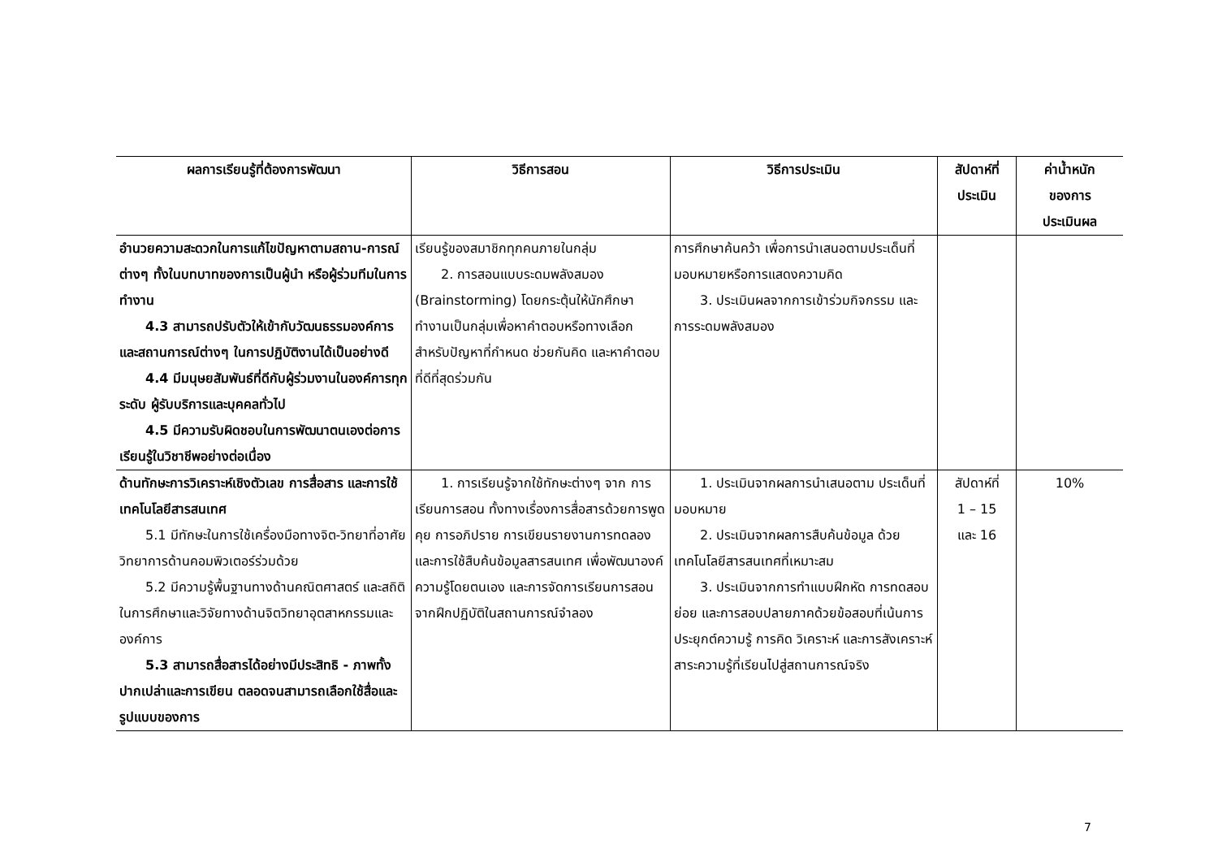| ผลการเรียนรู้ที่ต้องการพัฒนา | วิธีการสอน | วิธีการประเมิน | สัปดาห์ที่ ประเมิน | ค่าน้ำหนัก ของการ ประเมินผล |
| --- | --- | --- | --- | --- |
| อำนวยความสะดวกในการแก้ไขปัญหาตามสถาน-การณ์ต่างๆ ทั้งในบทบาทของการเป็นผู้นำ หรือผู้ร่วมทีมในการทำงาน 4.3 สามารถปรับตัวให้เข้ากับวัฒนธรรม องค์การและสถานการณ์ต่างๆ ในการปฏิบัติงานได้เป็นอย่างดี 4.4 มีมนุษยสัมพันธ์ที่ดีกับผู้ร่วมงานใน องค์การทุกระดับ ผู้รับบริการและบุคคลทั่วไป 4.5 มีความรับผิดชอบในการพัฒนา ตนเองต่อการเรียนรู้ในวิชาชีพอย่างต่อเนื่อง | เรียนรู้ของสมาชิกทุกคนภายในกลุ่ม 2. การสอนแบบระดมพลังสมอง (Brainstorming) โดยกระตุ้นให้นักศึกษาทำงานเป็นกลุ่มเพื่อหาคำตอบหรือทางเลือกสำหรับปัญหาที่กำหนด ช่วยกันคิด และหาคำตอบที่ดีที่สุดร่วมกัน | การศึกษาค้นคว้า เพื่อการนำเสนอตามประเด็นที่มอบหมายหรือการแสดงความคิด 3. ประเมินผลจากการเข้าร่วมกิจกรรม และการระดมพลังสมอง | | |
| ด้านทักษะการวิเคราะห์เชิงตัวเลข การสื่อสาร และการใช้เทคโนโลยีสารสนเทศ 5.1 มีทักษะในการใช้เครื่องมือทางจิต- วิทยาที่อาศัยวิทยาการด้านคอมพิวเตอร์ร่วมด้วย 5.2 มีความรู้พื้นฐานทางด้านคณิตศาสตร์ และสถิติในการศึกษาและวิจัยทางด้านจิตวิทยาอุตสาหกรรมและองค์การ 5.3 สามารถสื่อสารได้อย่างมีประสิทธิ - ภาพทั้งปากเปล่าและการเขียน ตลอดจนสามารถเลือกใช้สื่อและรูปแบบของการ | 1. การเรียนรู้จากใช้ทักษะต่างๆ จาก การเรียนการสอน ทั้งทางเรื่องการสื่อสารด้วยการพูดคุย การอภิปราย การเขียนรายงานการทดลอง และการใช้สืบค้นข้อมูลสารสนเทศ เพื่อพัฒนาองค์ความรู้โดยตนเอง และการจัดการเรียนการสอนจากฝึกปฏิบัติในสถานการณ์จำลอง | 1. ประเมินจากผลการนำเสนอตาม ประเด็นที่มอบหมาย 2. ประเมินจากผลการสืบค้นข้อมูล ด้วยเทคโนโลยีสารสนเทศที่เหมาะสม 3. ประเมินจากการทำแบบฝึกหัด การทดสอบย่อย และการสอบปลายภาคด้วยข้อสอบที่เน้นการประยุกต์ความรู้ การคิด วิเคราะห์ และการสังเคราะห์สาระความรู้ที่เรียนไปสู่สถานการณ์จริง | สัปดาห์ที่ 1 – 15 และ 16 | 10% |
7